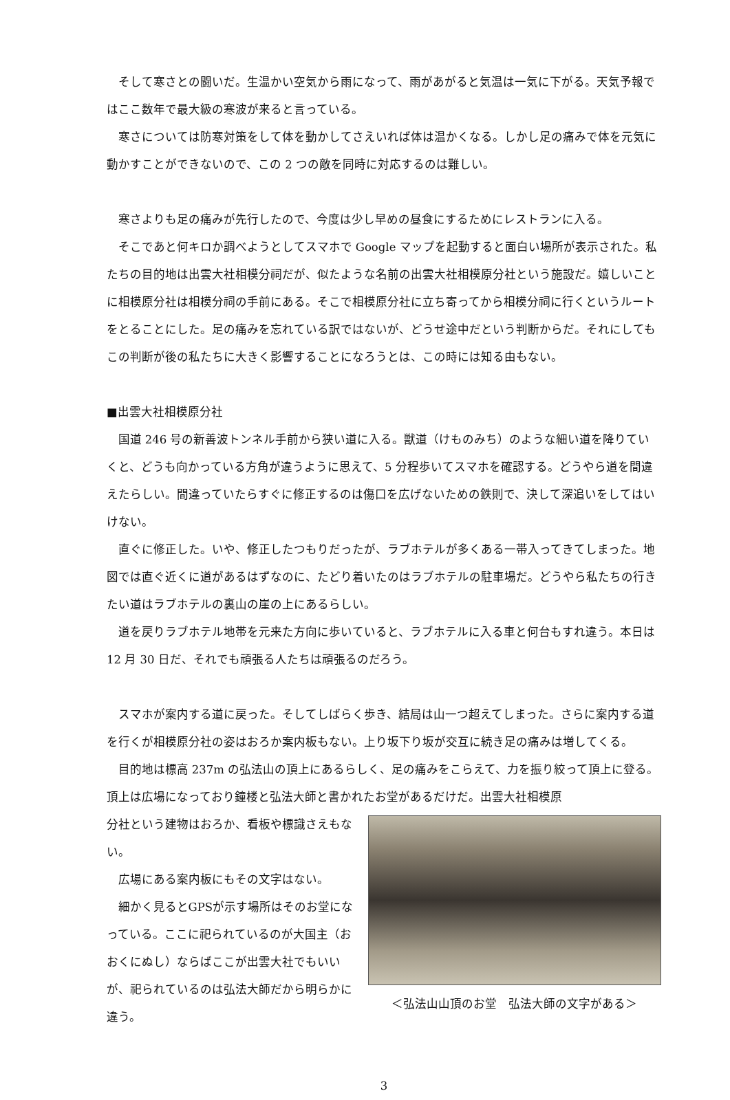そして寒さとの闘いだ。生温かい空気から雨になって、雨があがると気温は一気に下がる。天気予報ではここ数年で最大級の寒波が来ると言っている。
寒さについては防寒対策をして体を動かしてさえいれば体は温かくなる。しかし足の痛みで体を元気に動かすことができないので、この 2 つの敵を同時に対応するのは難しい。
寒さよりも足の痛みが先行したので、今度は少し早めの昼食にするためにレストランに入る。
そこであと何キロか調べようとしてスマホで Google マップを起動すると面白い場所が表示された。私たちの目的地は出雲大社相模分祠だが、似たような名前の出雲大社相模原分社という施設だ。嬉しいことに相模原分社は相模分祠の手前にある。そこで相模原分社に立ち寄ってから相模分祠に行くというルートをとることにした。足の痛みを忘れている訳ではないが、どうせ途中だという判断からだ。それにしてもこの判断が後の私たちに大きく影響することになろうとは、この時には知る由もない。
■出雲大社相模原分社
国道 246 号の新善波トンネル手前から狭い道に入る。獣道（けものみち）のような細い道を降りていくと、どうも向かっている方角が違うように思えて、5 分程歩いてスマホを確認する。どうやら道を間違えたらしい。間違っていたらすぐに修正するのは傷口を広げないための鉄則で、決して深追いをしてはいけない。
直ぐに修正した。いや、修正したつもりだったが、ラブホテルが多くある一帯入ってきてしまった。地図では直ぐ近くに道があるはずなのに、たどり着いたのはラブホテルの駐車場だ。どうやら私たちの行きたい道はラブホテルの裏山の崖の上にあるらしい。
道を戻りラブホテル地帯を元来た方向に歩いていると、ラブホテルに入る車と何台もすれ違う。本日は 12 月 30 日だ、それでも頑張る人たちは頑張るのだろう。
スマホが案内する道に戻った。そしてしばらく歩き、結局は山一つ超えてしまった。さらに案内する道を行くが相模原分社の姿はおろか案内板もない。上り坂下り坂が交互に続き足の痛みは増してくる。
目的地は標高 237m の弘法山の頂上にあるらしく、足の痛みをこらえて、力を振り絞って頂上に登る。頂上は広場になっており鐘楼と弘法大師と書かれたお堂があるだけだ。出雲大社相模原
分社という建物はおろか、看板や標識さえもない。
広場にある案内板にもその文字はない。
細かく見るとGPSが示す場所はそのお堂になっている。ここに祀られているのが大国主（おおくにぬし）ならばここが出雲大社でもいいが、祀られているのは弘法大師だから明らかに違う。
＜弘法山山頂のお堂　弘法大師の文字がある＞
3